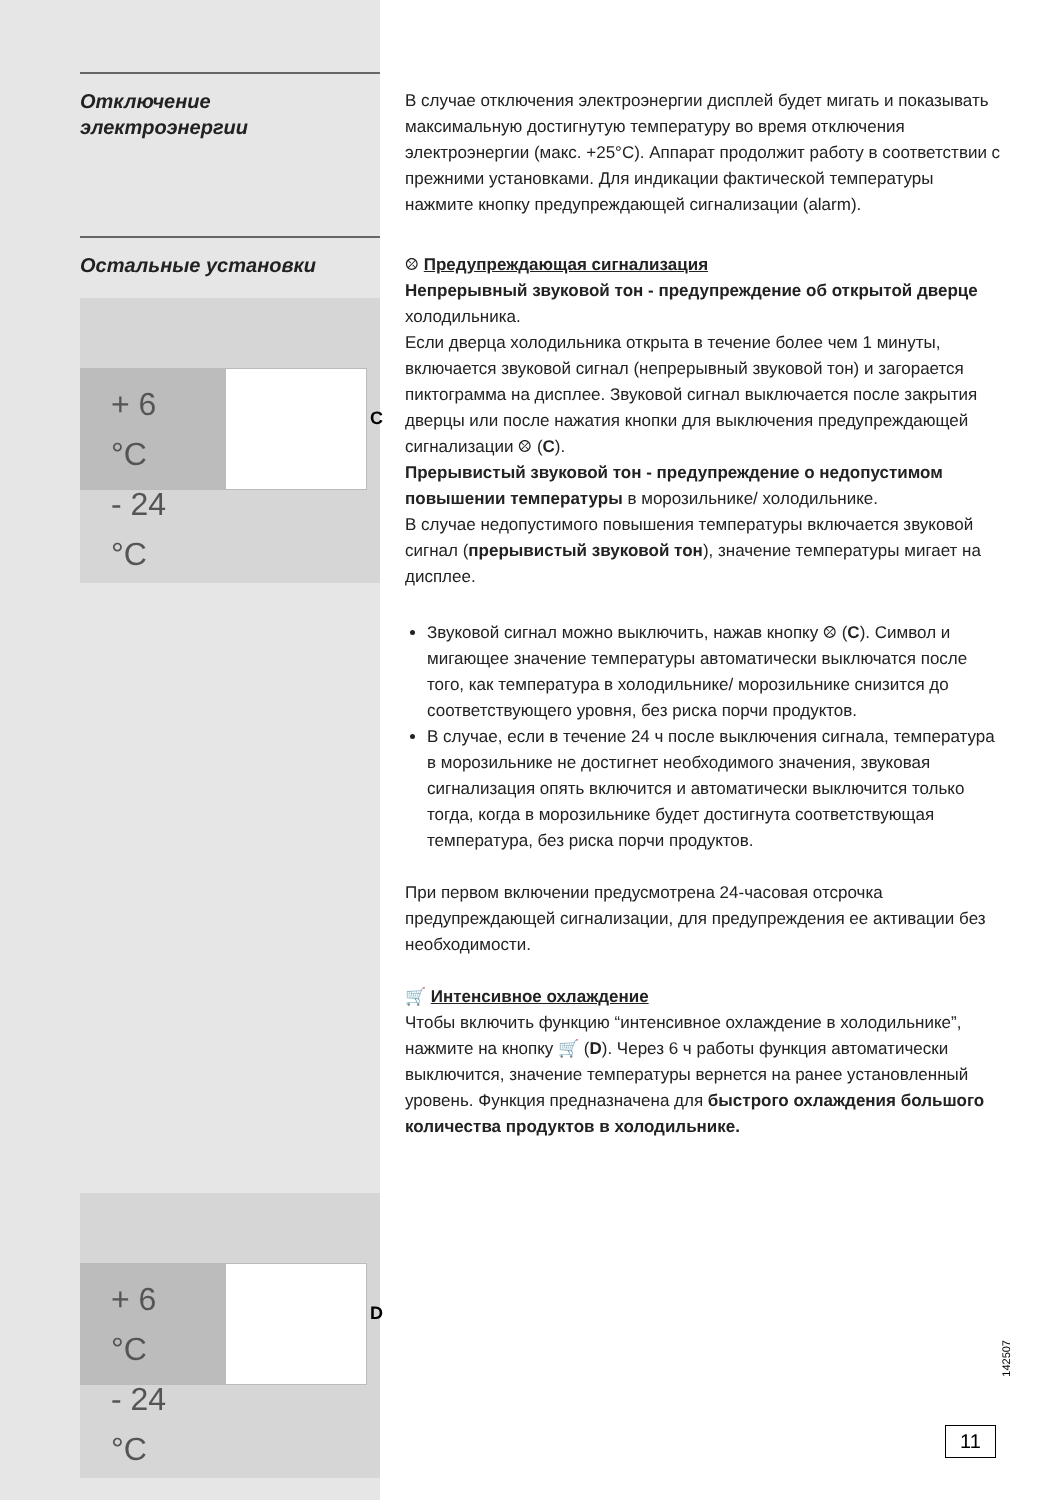Отключение электроэнергии
В случае отключения электроэнергии дисплей будет мигать и показывать максимальную достигнутую температуру во время отключения электроэнергии (макс. +25°С). Аппарат продолжит работу в соответствии с прежними установками. Для индикации фактической температуры нажмите кнопку предупреждающей сигнализации (alarm).
Остальные установки
+ 6 °C
- 24 °C
C
+ 6 °C
- 24 °C
D
⛒ Предупреждающая сигнализация
Непрерывный звуковой тон - предупреждение об открытой дверце холодильника.
Если дверца холодильника открыта в течение более чем 1 минуты, включается звуковой сигнал (непрерывный звуковой тон) и загорается пиктограмма на дисплее. Звуковой сигнал выключается после закрытия дверцы или после нажатия кнопки для выключения предупреждающей сигнализации ⛒ (C).
Прерывистый звуковой тон - предупреждение о недопустимом повышении температуры в морозильнике/ холодильнике.
В случае недопустимого повышения температуры включается звуковой сигнал (прерывистый звуковой тон), значение температуры мигает на дисплее.
Звуковой сигнал можно выключить, нажав кнопку ⛒ (C). Символ и мигающее значение температуры автоматически выключатся после того, как температура в холодильнике/ морозильнике снизится до соответствующего уровня, без риска порчи продуктов.
В случае, если в течение 24 ч после выключения сигнала, температура в морозильнике не достигнет необходимого значения, звуковая сигнализация опять включится и автоматически выключится только тогда, когда в морозильнике будет достигнута соответствующая температура, без риска порчи продуктов.
При первом включении предусмотрена 24-часовая отсрочка предупреждающей сигнализации, для предупреждения ее активации без необходимости.
🛒 Интенсивное охлаждение
Чтобы включить функцию “интенсивное охлаждение в холодильнике”, нажмите на кнопку 🛒 (D). Через 6 ч работы функция автоматически выключится, значение температуры вернется на ранее установленный уровень. Функция предназначена для быстрого охлаждения большого количества продуктов в холодильнике.
142507
11